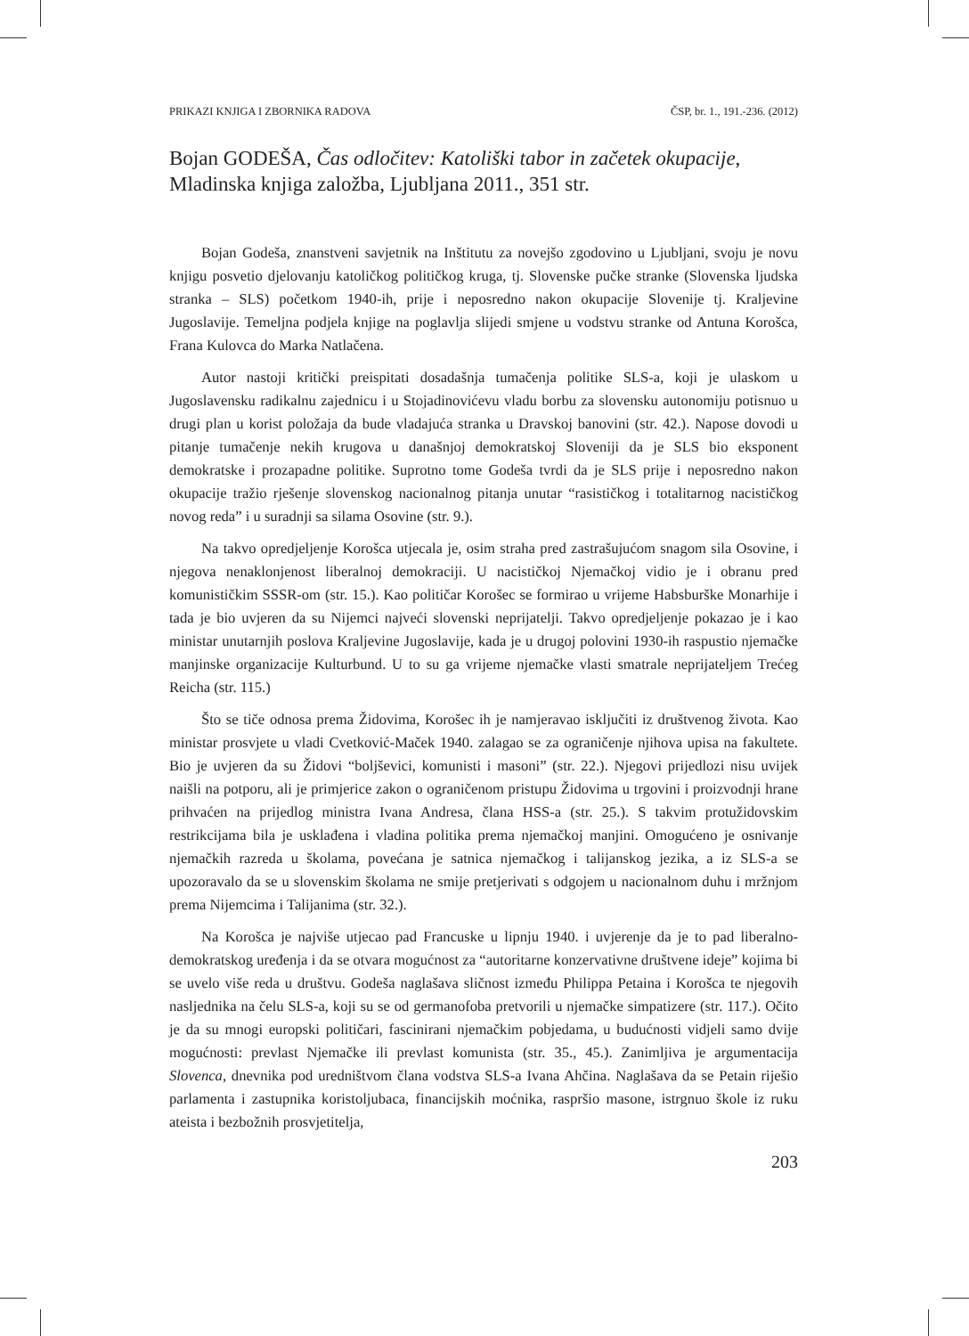PRIKAZI KNJIGA I ZBORNIKA RADOVA ČSP, br. 1., 191.-236. (2012)
Bojan GODEŠA, Čas odločitev: Katoliški tabor in začetek okupacije, Mladinska knjiga založba, Ljubljana 2011., 351 str.
Bojan Godeša, znanstveni savjetnik na Inštitutu za novejšo zgodovino u Ljubljani, svoju je novu knjigu posvetio djelovanju katoličkog političkog kruga, tj. Slovenske pučke stranke (Slovenska ljudska stranka – SLS) početkom 1940-ih, prije i neposredno nakon okupacije Slovenije tj. Kraljevine Jugoslavije. Temeljna podjela knjige na poglavlja slijedi smjene u vodstvu stranke od Antuna Korošca, Frana Kulovca do Marka Natlačena.
Autor nastoji kritički preispitati dosadašnja tumačenja politike SLS-a, koji je ulaskom u Jugoslavensku radikalnu zajednicu i u Stojadinovićevu vladu borbu za slovensku autonomiju potisnuo u drugi plan u korist položaja da bude vladajuća stranka u Dravskoj banovini (str. 42.). Napose dovodi u pitanje tumačenje nekih krugova u današnjoj demokratskoj Sloveniji da je SLS bio eksponent demokratske i prozapadne politike. Suprotno tome Godeša tvrdi da je SLS prije i neposredno nakon okupacije tražio rješenje slovenskog nacionalnog pitanja unutar “rasističkog i totalitarnog nacističkog novog reda” i u suradnji sa silama Osovine (str. 9.).
Na takvo opredjeljenje Korošca utjecala je, osim straha pred zastrašujućom snagom sila Osovine, i njegova nenaklonjenost liberalnoj demokraciji. U nacističkoj Njemačkoj vidio je i obranu pred komunističkim SSSR-om (str. 15.). Kao političar Korošec se formirao u vrijeme Habsburške Monarhije i tada je bio uvjeren da su Nijemci najveći slovenski neprijatelji. Takvo opredjeljenje pokazao je i kao ministar unutarnjih poslova Kraljevine Jugoslavije, kada je u drugoj polovini 1930-ih raspustio njemačke manjinske organizacije Kulturbund. U to su ga vrijeme njemačke vlasti smatrale neprijateljem Trećeg Reicha (str. 115.)
Što se tiče odnosa prema Židovima, Korošec ih je namjeravao isključiti iz društvenog života. Kao ministar prosvjete u vladi Cvetković-Maček 1940. zalagao se za ograničenje njihova upisa na fakultete. Bio je uvjeren da su Židovi “boljševici, komunisti i masoni” (str. 22.). Njegovi prijedlozi nisu uvijek naišli na potporu, ali je primjerice zakon o ograničenom pristupu Židovima u trgovini i proizvodnji hrane prihvaćen na prijedlog ministra Ivana Andresa, člana HSS-a (str. 25.). S takvim protužidovskim restrikcijama bila je usklađena i vladina politika prema njemačkoj manjini. Omogućeno je osnivanje njemačkih razreda u školama, povećana je satnica njemačkog i talijanskog jezika, a iz SLS-a se upozoravalo da se u slovenskim školama ne smije pretjerivati s odgojem u nacionalnom duhu i mržnjom prema Nijemcima i Talijanima (str. 32.).
Na Korošca je najviše utjecao pad Francuske u lipnju 1940. i uvjerenje da je to pad liberalno-demokratskog uređenja i da se otvara mogućnost za “autoritarne konzervativne društvene ideje” kojima bi se uvelo više reda u društvu. Godeša naglašava sličnost između Philippa Petaina i Korošca te njegovih nasljednika na čelu SLS-a, koji su se od germanofoba pretvorili u njemačke simpatizere (str. 117.). Očito je da su mnogi europski političari, fascinirani njemačkim pobjedama, u budućnosti vidjeli samo dvije mogućnosti: prevlast Njemačke ili prevlast komunista (str. 35., 45.). Zanimljiva je argumentacija Slovenca, dnevnika pod uredništvom člana vodstva SLS-a Ivana Ahčina. Naglašava da se Petain riješio parlamenta i zastupnika koristoljubaca, financijskih moćnika, raspršio masone, istrgnuo škole iz ruku ateista i bezbožnih prosvjetitelja,
203